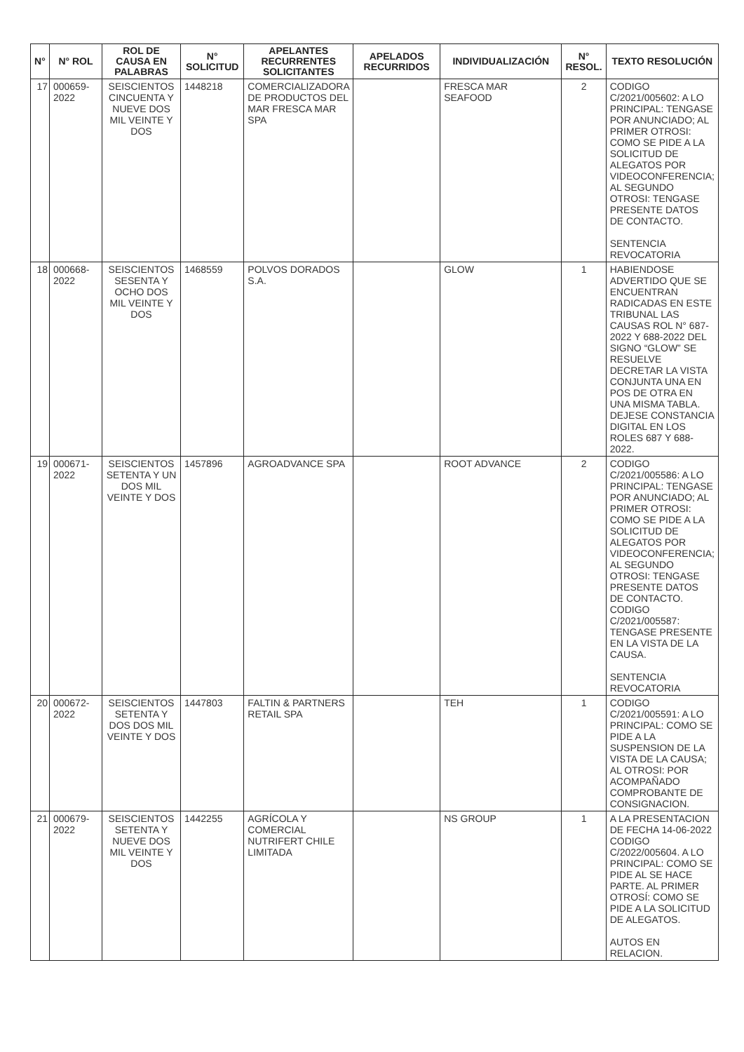| N° | N° ROL | ROL DE CAUSA EN PALABRAS | N° SOLICITUD | APELANTES RECURRENTES SOLICITANTES | APELADOS RECURRIDOS | INDIVIDUALIZACIÓN | N° RESOL. | TEXTO RESOLUCIÓN |
| --- | --- | --- | --- | --- | --- | --- | --- | --- |
| 17 | 000659-2022 | SEISCIENTOS CINCUENTA Y NUEVE DOS MIL VEINTE Y DOS | 1448218 | COMERCIALIZADORA DE PRODUCTOS DEL MAR FRESCA MAR SPA | | FRESCA MAR SEAFOOD | 2 | CODIGO C/2021/005602: A LO PRINCIPAL: TENGASE POR ANUNCIADO; AL PRIMER OTROSI: COMO SE PIDE A LA SOLICITUD DE ALEGATOS POR VIDEOCONFERENCIA; AL SEGUNDO OTROSI: TENGASE PRESENTE DATOS DE CONTACTO. SENTENCIA REVOCATORIA |
| 18 | 000668-2022 | SEISCIENTOS SESENTA Y OCHO DOS MIL VEINTE Y DOS | 1468559 | POLVOS DORADOS S.A. | | GLOW | 1 | HABIENDOSE ADVERTIDO QUE SE ENCUENTRAN RADICADAS EN ESTE TRIBUNAL LAS CAUSAS ROL N° 687-2022 Y 688-2022 DEL SIGNO “GLOW” SE RESUELVE DECRETAR LA VISTA CONJUNTA UNA EN POS DE OTRA EN UNA MISMA TABLA. DEJESE CONSTANCIA DIGITAL EN LOS ROLES 687 Y 688-2022. |
| 19 | 000671-2022 | SEISCIENTOS SETENTA Y UN DOS MIL VEINTE Y DOS | 1457896 | AGROADVANCE SPA | | ROOT ADVANCE | 2 | CODIGO C/2021/005586: A LO PRINCIPAL: TENGASE POR ANUNCIADO; AL PRIMER OTROSI: COMO SE PIDE A LA SOLICITUD DE ALEGATOS POR VIDEOCONFERENCIA; AL SEGUNDO OTROSI: TENGASE PRESENTE DATOS DE CONTACTO. CODIGO C/2021/005587: TENGASE PRESENTE EN LA VISTA DE LA CAUSA. SENTENCIA REVOCATORIA |
| 20 | 000672-2022 | SEISCIENTOS SETENTA Y DOS DOS MIL VEINTE Y DOS | 1447803 | FALTIN & PARTNERS RETAIL SPA | | TEH | 1 | CODIGO C/2021/005591: A LO PRINCIPAL: COMO SE PIDE A LA SUSPENSION DE LA VISTA DE LA CAUSA; AL OTROSI: POR ACOMPAÑADO COMPROBANTE DE CONSIGNACION. |
| 21 | 000679-2022 | SEISCIENTOS SETENTA Y NUEVE DOS MIL VEINTE Y DOS | 1442255 | AGRÍCOLA Y COMERCIAL NUTRIFERT CHILE LIMITADA | | NS GROUP | 1 | A LA PRESENTACION DE FECHA 14-06-2022 CODIGO C/2022/005604. A LO PRINCIPAL: COMO SE PIDE AL SE HACE PARTE. AL PRIMER OTROSÍ: COMO SE PIDE A LA SOLICITUD DE ALEGATOS. AUTOS EN RELACION. |